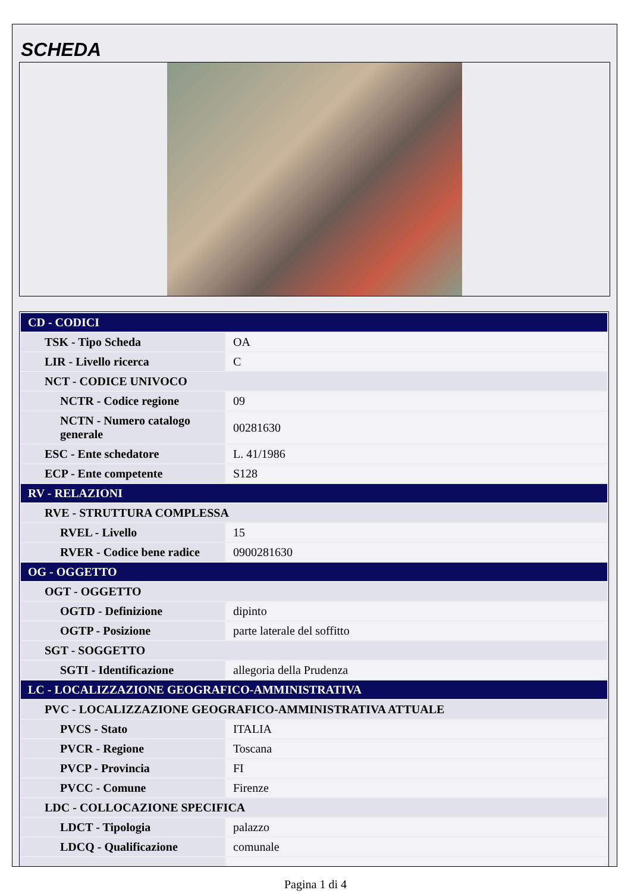SCHEDA
| CD - CODICI | |
| TSK - Tipo Scheda | OA |
| LIR - Livello ricerca | C |
| NCT - CODICE UNIVOCO | |
| NCTR - Codice regione | 09 |
| NCTN - Numero catalogo generale | 00281630 |
| ESC - Ente schedatore | L. 41/1986 |
| ECP - Ente competente | S128 |
| RV - RELAZIONI | |
| RVE - STRUTTURA COMPLESSA | |
| RVEL - Livello | 15 |
| RVER - Codice bene radice | 0900281630 |
| OG - OGGETTO | |
| OGT - OGGETTO | |
| OGTD - Definizione | dipinto |
| OGTP - Posizione | parte laterale del soffitto |
| SGT - SOGGETTO | |
| SGTI - Identificazione | allegoria della Prudenza |
| LC - LOCALIZZAZIONE GEOGRAFICO-AMMINISTRATIVA | |
| PVC - LOCALIZZAZIONE GEOGRAFICO-AMMINISTRATIVA ATTUALE | |
| PVCS - Stato | ITALIA |
| PVCR - Regione | Toscana |
| PVCP - Provincia | FI |
| PVCC - Comune | Firenze |
| LDC - COLLOCAZIONE SPECIFICA | |
| LDCT - Tipologia | palazzo |
| LDCQ - Qualificazione | comunale |
Pagina 1 di 4